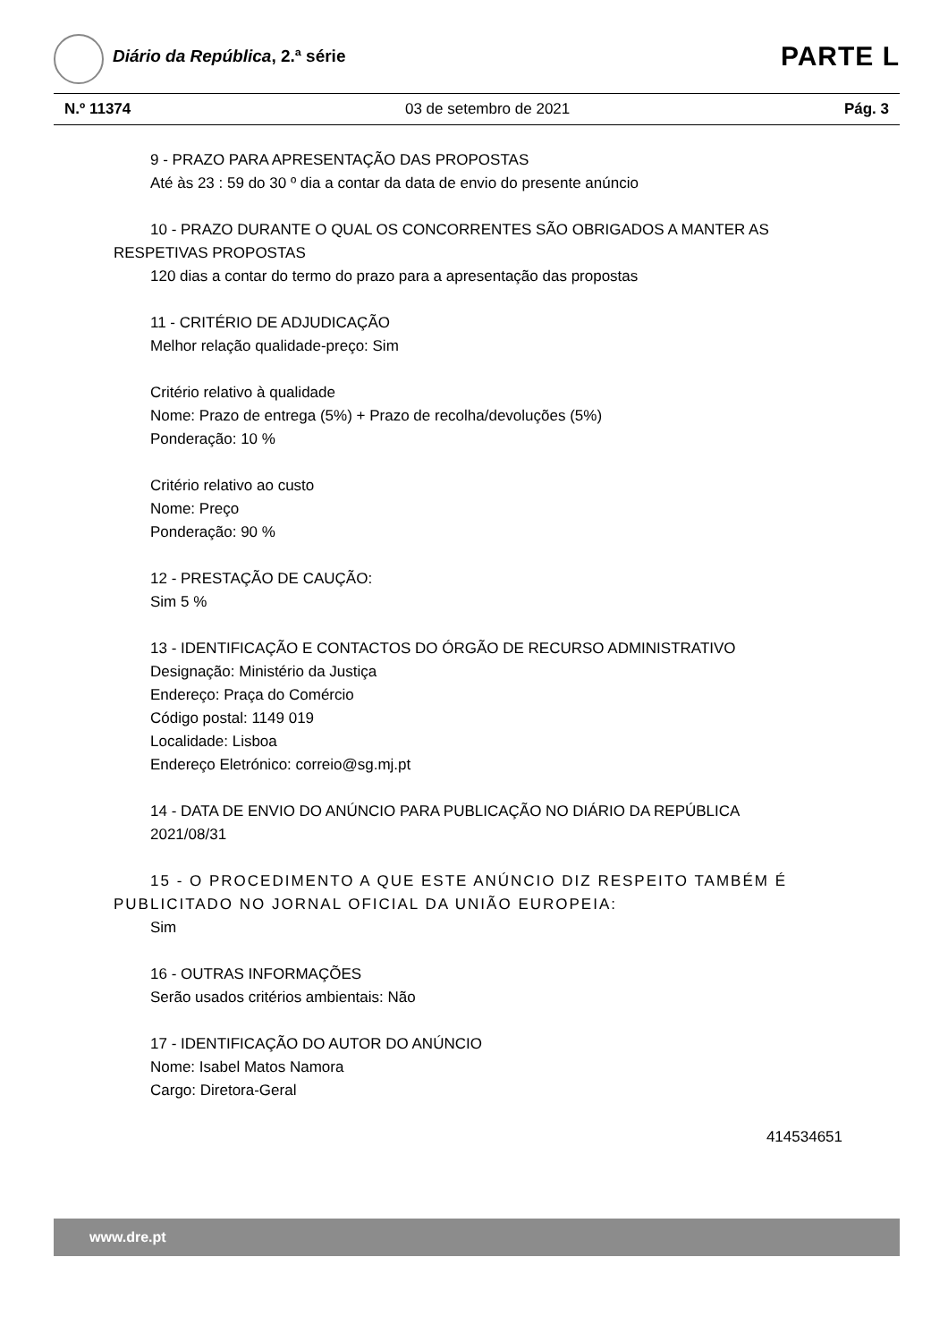Diário da República, 2.ª série PARTE L
N.º 11374 03 de setembro de 2021 Pág. 3
9 - PRAZO PARA APRESENTAÇÃO DAS PROPOSTAS
Até às 23 : 59 do 30 º dia a contar da data de envio do presente anúncio
10 - PRAZO DURANTE O QUAL OS CONCORRENTES SÃO OBRIGADOS A MANTER AS
RESPETIVAS PROPOSTAS
120 dias a contar do termo do prazo para a apresentação das propostas
11 - CRITÉRIO DE ADJUDICAÇÃO
Melhor relação qualidade-preço: Sim
Critério relativo à qualidade
Nome: Prazo de entrega (5%) + Prazo de recolha/devoluções (5%)
Ponderação: 10 %
Critério relativo ao custo
Nome: Preço
Ponderação: 90 %
12 - PRESTAÇÃO DE CAUÇÃO:
Sim 5 %
13 - IDENTIFICAÇÃO E CONTACTOS DO ÓRGÃO DE RECURSO ADMINISTRATIVO
Designação: Ministério da Justiça
Endereço: Praça do Comércio
Código postal: 1149 019
Localidade: Lisboa
Endereço Eletrónico: correio@sg.mj.pt
14 - DATA DE ENVIO DO ANÚNCIO PARA PUBLICAÇÃO NO DIÁRIO DA REPÚBLICA
2021/08/31
15 - O PROCEDIMENTO A QUE ESTE ANÚNCIO DIZ RESPEITO TAMBÉM É
PUBLICITADO NO JORNAL OFICIAL DA UNIÃO EUROPEIA:
Sim
16 - OUTRAS INFORMAÇÕES
Serão usados critérios ambientais: Não
17 - IDENTIFICAÇÃO DO AUTOR DO ANÚNCIO
Nome: Isabel Matos Namora
Cargo: Diretora-Geral
414534651
www.dre.pt